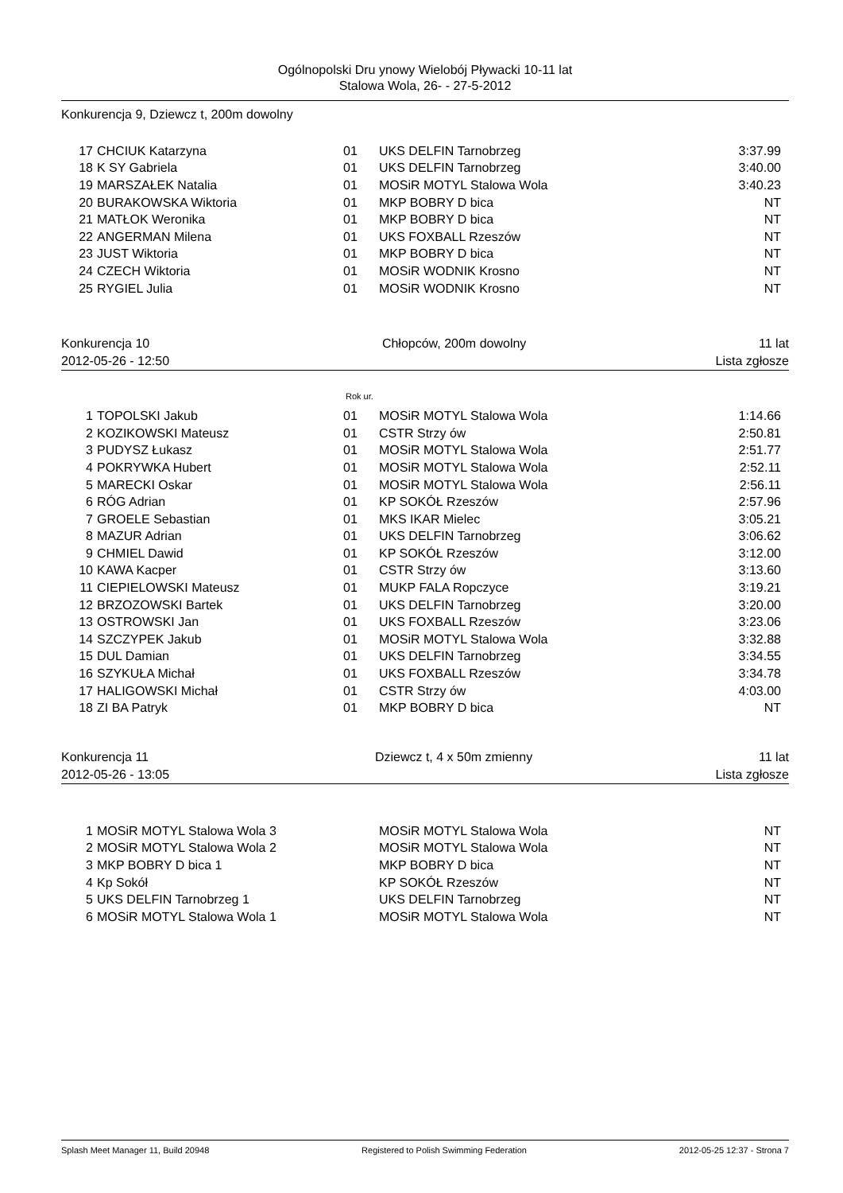Ogólnopolski Dru ynowy Wielobój Pływacki 10-11 lat
Stalowa Wola, 26- - 27-5-2012
Konkurencja 9, Dziewcz t, 200m dowolny
| 17 | CHCIUK Katarzyna | 01 | UKS DELFIN Tarnobrzeg | 3:37.99 |
| 18 | K SY Gabriela | 01 | UKS DELFIN Tarnobrzeg | 3:40.00 |
| 19 | MARSZAŁEK Natalia | 01 | MOSiR MOTYL Stalowa Wola | 3:40.23 |
| 20 | BURAKOWSKA Wiktoria | 01 | MKP BOBRY D bica | NT |
| 21 | MATŁOK Weronika | 01 | MKP BOBRY D bica | NT |
| 22 | ANGERMAN Milena | 01 | UKS FOXBALL Rzeszów | NT |
| 23 | JUST Wiktoria | 01 | MKP BOBRY D bica | NT |
| 24 | CZECH Wiktoria | 01 | MOSiR WODNIK Krosno | NT |
| 25 | RYGIEL Julia | 01 | MOSiR WODNIK Krosno | NT |
Konkurencja 10 Chłopców, 200m dowolny 11 lat
2012-05-26 - 12:50 Lista zgłosze
Rok ur.
| 1 | TOPOLSKI Jakub | 01 | MOSiR MOTYL Stalowa Wola | 1:14.66 |
| 2 | KOZIKOWSKI Mateusz | 01 | CSTR Strzy ów | 2:50.81 |
| 3 | PUDYSZ Łukasz | 01 | MOSiR MOTYL Stalowa Wola | 2:51.77 |
| 4 | POKRYWKA Hubert | 01 | MOSiR MOTYL Stalowa Wola | 2:52.11 |
| 5 | MARECKI Oskar | 01 | MOSiR MOTYL Stalowa Wola | 2:56.11 |
| 6 | RÓG Adrian | 01 | KP SOKÓŁ Rzeszów | 2:57.96 |
| 7 | GROELE Sebastian | 01 | MKS IKAR Mielec | 3:05.21 |
| 8 | MAZUR Adrian | 01 | UKS DELFIN Tarnobrzeg | 3:06.62 |
| 9 | CHMIEL Dawid | 01 | KP SOKÓŁ Rzeszów | 3:12.00 |
| 10 | KAWA Kacper | 01 | CSTR Strzy ów | 3:13.60 |
| 11 | CIEPIELOWSKI Mateusz | 01 | MUKP FALA Ropczyce | 3:19.21 |
| 12 | BRZOZOWSKI Bartek | 01 | UKS DELFIN Tarnobrzeg | 3:20.00 |
| 13 | OSTROWSKI Jan | 01 | UKS FOXBALL Rzeszów | 3:23.06 |
| 14 | SZCZYPEK Jakub | 01 | MOSiR MOTYL Stalowa Wola | 3:32.88 |
| 15 | DUL Damian | 01 | UKS DELFIN Tarnobrzeg | 3:34.55 |
| 16 | SZYKUŁA Michał | 01 | UKS FOXBALL Rzeszów | 3:34.78 |
| 17 | HALIGOWSKI Michał | 01 | CSTR Strzy ów | 4:03.00 |
| 18 | ZI BA Patryk | 01 | MKP BOBRY D bica | NT |
Konkurencja 11 Dziewcz t, 4 x 50m zmienny 11 lat
2012-05-26 - 13:05 Lista zgłosze
| 1 | MOSiR MOTYL Stalowa Wola 3 | | MOSiR MOTYL Stalowa Wola | NT |
| 2 | MOSiR MOTYL Stalowa Wola 2 | | MOSiR MOTYL Stalowa Wola | NT |
| 3 | MKP BOBRY D bica 1 | | MKP BOBRY D bica | NT |
| 4 | Kp Sokół | | KP SOKÓŁ Rzeszów | NT |
| 5 | UKS DELFIN Tarnobrzeg 1 | | UKS DELFIN Tarnobrzeg | NT |
| 6 | MOSiR MOTYL Stalowa Wola 1 | | MOSiR MOTYL Stalowa Wola | NT |
Splash Meet Manager 11, Build 20948 Registered to Polish Swimming Federation 2012-05-25 12:37 - Strona 7